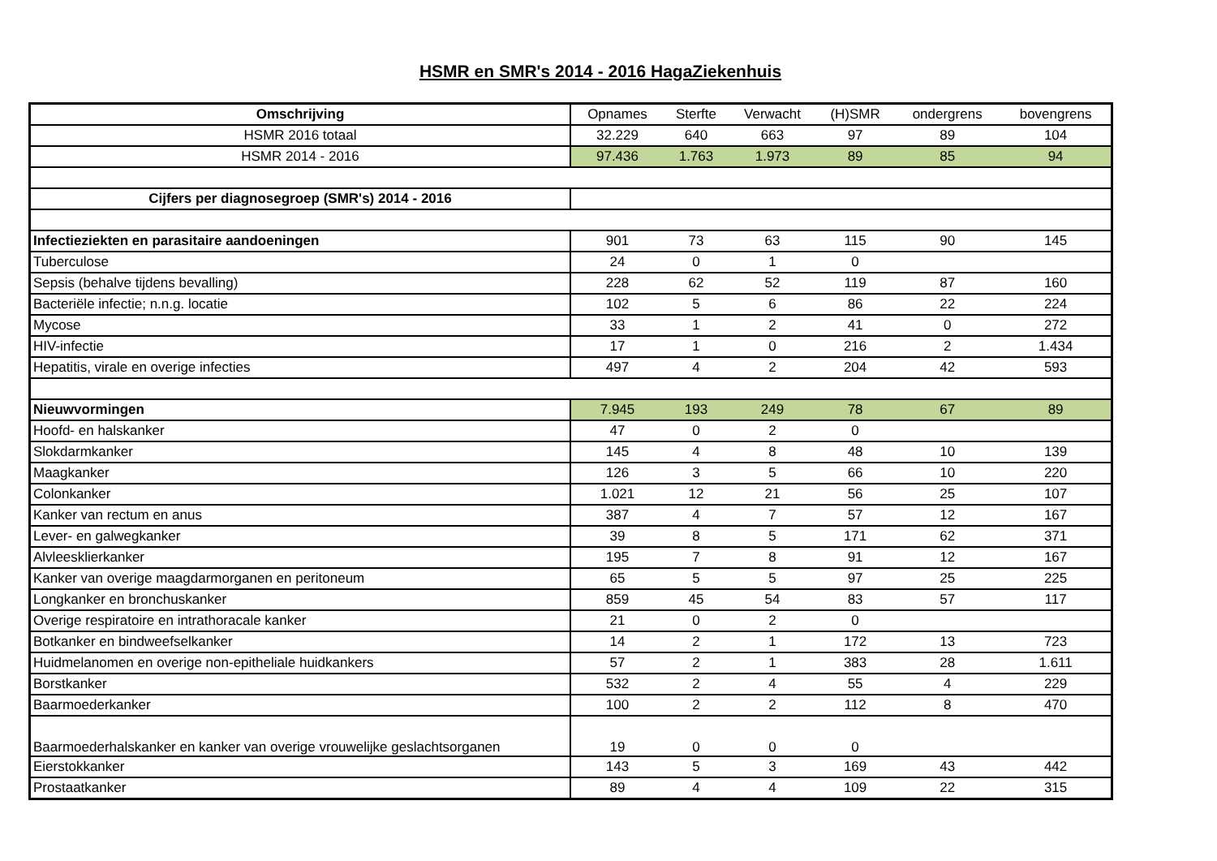HSMR en SMR's 2014 - 2016 HagaZiekenhuis
| Omschrijving | Opnames | Sterfte | Verwacht | (H)SMR | ondergrens | bovengrens |
| --- | --- | --- | --- | --- | --- | --- |
| HSMR 2016 totaal | 32.229 | 640 | 663 | 97 | 89 | 104 |
| HSMR 2014 - 2016 | 97.436 | 1.763 | 1.973 | 89 | 85 | 94 |
| Cijfers per diagnosegroep (SMR's) 2014 - 2016 | | | | | | |
| Infectieziekten en parasitaire aandoeningen | 901 | 73 | 63 | 115 | 90 | 145 |
| Tuberculose | 24 | 0 | 1 | 0 | | |
| Sepsis (behalve tijdens bevalling) | 228 | 62 | 52 | 119 | 87 | 160 |
| Bacteriële infectie; n.n.g. locatie | 102 | 5 | 6 | 86 | 22 | 224 |
| Mycose | 33 | 1 | 2 | 41 | 0 | 272 |
| HIV-infectie | 17 | 1 | 0 | 216 | 2 | 1.434 |
| Hepatitis, virale en overige infecties | 497 | 4 | 2 | 204 | 42 | 593 |
| Nieuwvormingen | 7.945 | 193 | 249 | 78 | 67 | 89 |
| Hoofd- en halskanker | 47 | 0 | 2 | 0 | | |
| Slokdarmkanker | 145 | 4 | 8 | 48 | 10 | 139 |
| Maagkanker | 126 | 3 | 5 | 66 | 10 | 220 |
| Colonkanker | 1.021 | 12 | 21 | 56 | 25 | 107 |
| Kanker van rectum en anus | 387 | 4 | 7 | 57 | 12 | 167 |
| Lever- en galwegkanker | 39 | 8 | 5 | 171 | 62 | 371 |
| Alvleesklierkanker | 195 | 7 | 8 | 91 | 12 | 167 |
| Kanker van overige maagdarmorganen en peritoneum | 65 | 5 | 5 | 97 | 25 | 225 |
| Longkanker en bronchuskanker | 859 | 45 | 54 | 83 | 57 | 117 |
| Overige respiratoire en intrathoracale kanker | 21 | 0 | 2 | 0 | | |
| Botkanker en bindweefselkanker | 14 | 2 | 1 | 172 | 13 | 723 |
| Huidmelanomen en overige non-epitheliale huidkankers | 57 | 2 | 1 | 383 | 28 | 1.611 |
| Borstkanker | 532 | 2 | 4 | 55 | 4 | 229 |
| Baarmoederkanker | 100 | 2 | 2 | 112 | 8 | 470 |
| Baarmoederhalskanker en kanker van overige vrouwelijke geslachtsorganen | 19 | 0 | 0 | 0 | | |
| Eierstokkanker | 143 | 5 | 3 | 169 | 43 | 442 |
| Prostaatkanker | 89 | 4 | 4 | 109 | 22 | 315 |